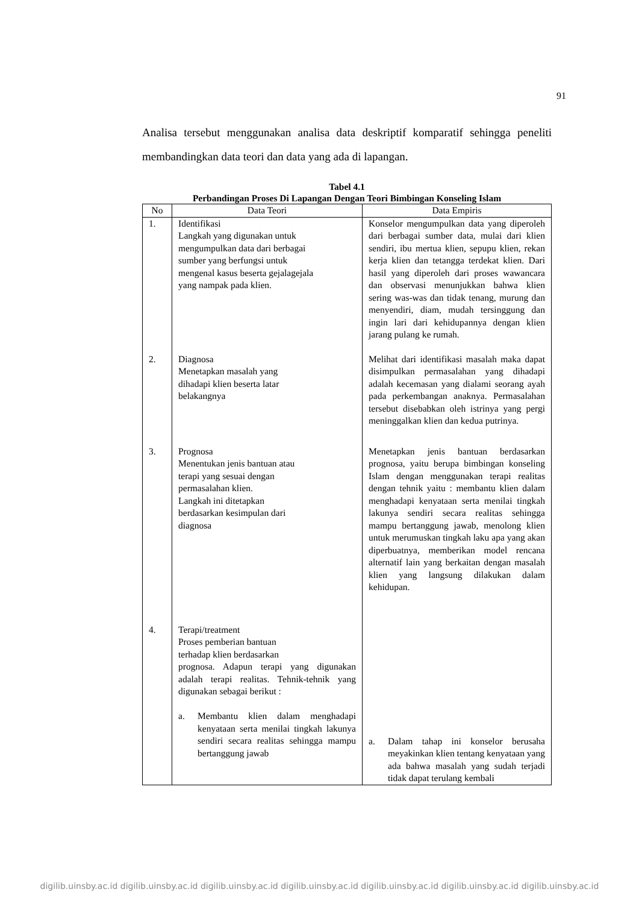91
Analisa tersebut menggunakan analisa data deskriptif komparatif sehingga peneliti membandingkan data teori dan data yang ada di lapangan.
Tabel 4.1
Perbandingan Proses Di Lapangan Dengan Teori Bimbingan Konseling Islam
| No | Data Teori | Data Empiris |
| --- | --- | --- |
| 1. | Identifikasi Langkah yang digunakan untuk mengumpulkan data dari berbagai sumber yang berfungsi untuk mengenal kasus beserta gejalagejala yang nampak pada klien. | Konselor mengumpulkan data yang diperoleh dari berbagai sumber data, mulai dari klien sendiri, ibu mertua klien, sepupu klien, rekan kerja klien dan tetangga terdekat klien. Dari hasil yang diperoleh dari proses wawancara dan observasi menunjukkan bahwa klien sering was-was dan tidak tenang, murung dan menyendiri, diam, mudah tersinggung dan ingin lari dari kehidupannya dengan klien jarang pulang ke rumah. |
| 2. | Diagnosa Menetapkan masalah yang dihadapi klien beserta latar belakangnya | Melihat dari identifikasi masalah maka dapat disimpulkan permasalahan yang dihadapi adalah kecemasan yang dialami seorang ayah pada perkembangan anaknya. Permasalahan tersebut disebabkan oleh istrinya yang pergi meninggalkan klien dan kedua putrinya. |
| 3. | Prognosa Menentukan jenis bantuan atau terapi yang sesuai dengan permasalahan klien. Langkah ini ditetapkan berdasarkan kesimpulan dari diagnosa | Menetapkan jenis bantuan berdasarkan prognosa, yaitu berupa bimbingan konseling Islam dengan menggunakan terapi realitas dengan tehnik yaitu : membantu klien dalam menghadapi kenyataan serta menilai tingkah lakunya sendiri secara realitas sehingga mampu bertanggung jawab, menolong klien untuk merumuskan tingkah laku apa yang akan diperbuatnya, memberikan model rencana alternatif lain yang berkaitan dengan masalah klien yang langsung dilakukan dalam kehidupan. |
| 4. | Terapi/treatment Proses pemberian bantuan terhadap klien berdasarkan prognosa. Adapun terapi yang digunakan adalah terapi realitas. Tehnik-tehnik yang digunakan sebagai berikut : a. Membantu klien dalam menghadapi kenyataan serta menilai tingkah lakunya sendiri secara realitas sehingga mampu bertanggung jawab | a. Dalam tahap ini konselor berusaha meyakinkan klien tentang kenyataan yang ada bahwa masalah yang sudah terjadi tidak dapat terulang kembali |
digilib.uinsby.ac.id digilib.uinsby.ac.id digilib.uinsby.ac.id digilib.uinsby.ac.id digilib.uinsby.ac.id digilib.uinsby.ac.id digilib.uinsby.ac.id